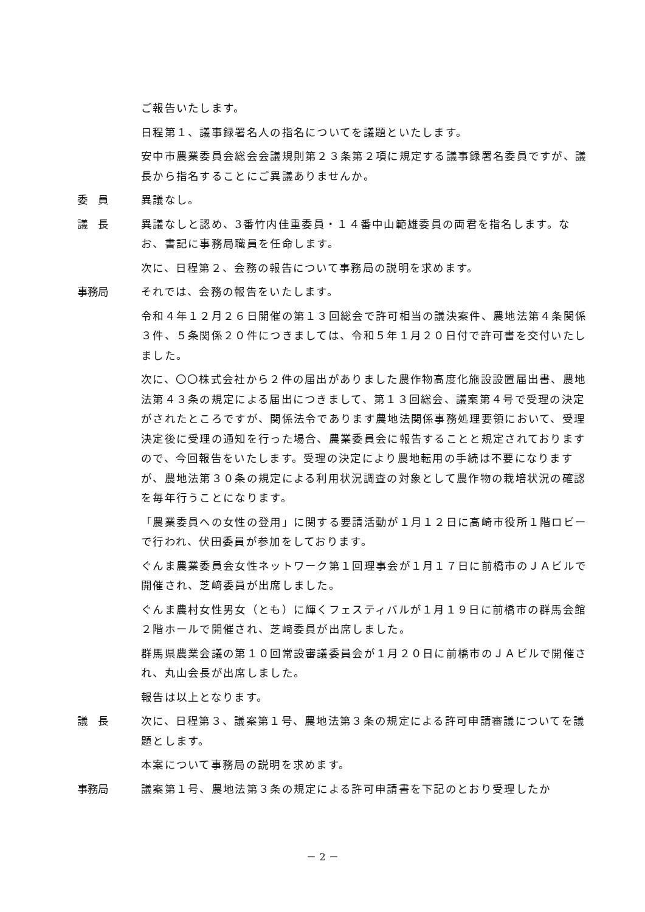ご報告いたします。
日程第１、議事録署名人の指名についてを議題といたします。
安中市農業委員会総会会議規則第２３条第２項に規定する議事録署名委員ですが、議長から指名することにご異議ありませんか。
委　員 異議なし。
議　長 異議なしと認め、3番竹内佳重委員・１４番中山範雄委員の両君を指名します。なお、書記に事務局職員を任命します。
次に、日程第２、会務の報告について事務局の説明を求めます。
事務局 それでは、会務の報告をいたします。
令和４年１２月２６日開催の第１３回総会で許可相当の議決案件、農地法第４条関係３件、５条関係２０件につきましては、令和５年１月２０日付で許可書を交付いたしました。
次に、〇〇株式会社から２件の届出がありました農作物高度化施設設置届出書、農地法第４３条の規定による届出につきまして、第１３回総会、議案第４号で受理の決定がされたところですが、関係法令であります農地法関係事務処理要領において、受理決定後に受理の通知を行った場合、農業委員会に報告することと規定されておりますので、今回報告をいたします。受理の決定により農地転用の手続は不要になりますが、農地法第３０条の規定による利用状況調査の対象として農作物の栽培状況の確認を毎年行うことになります。
「農業委員への女性の登用」に関する要請活動が１月１２日に高崎市役所１階ロビーで行われ、伏田委員が参加をしております。
ぐんま農業委員会女性ネットワーク第１回理事会が１月１７日に前橋市のＪＡビルで開催され、芝﨑委員が出席しました。
ぐんま農村女性男女（とも）に輝くフェスティバルが１月１９日に前橋市の群馬会館２階ホールで開催され、芝﨑委員が出席しました。
群馬県農業会議の第１０回常設審議委員会が１月２０日に前橋市のＪＡビルで開催され、丸山会長が出席しました。
報告は以上となります。
議　長 次に、日程第３、議案第１号、農地法第３条の規定による許可申請審議についてを議題とします。
本案について事務局の説明を求めます。
事務局 議案第１号、農地法第３条の規定による許可申請書を下記のとおり受理したか
－ 2 －